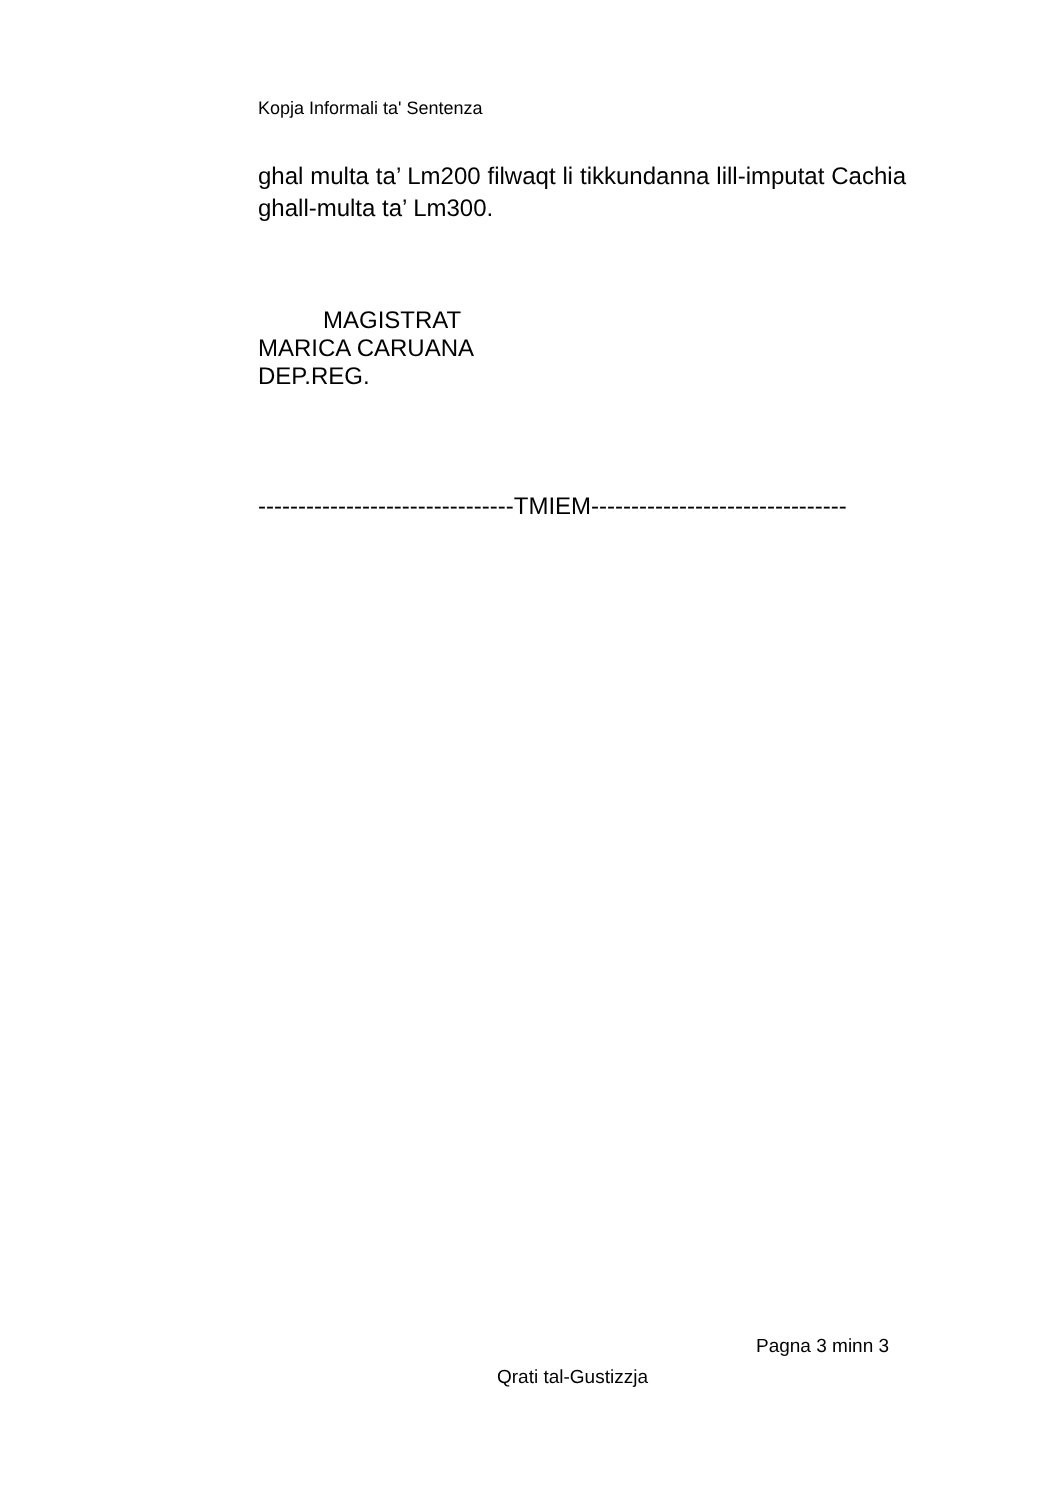Kopja Informali ta' Sentenza
ghal multa ta’ Lm200 filwaqt li tikkundanna lill-imputat Cachia ghall-multa ta’ Lm300.
MAGISTRAT
MARICA CARUANA
DEP.REG.
--------------------------------TMIEM--------------------------------
Pagna 3 minn 3
Qrati tal-Gustizzja